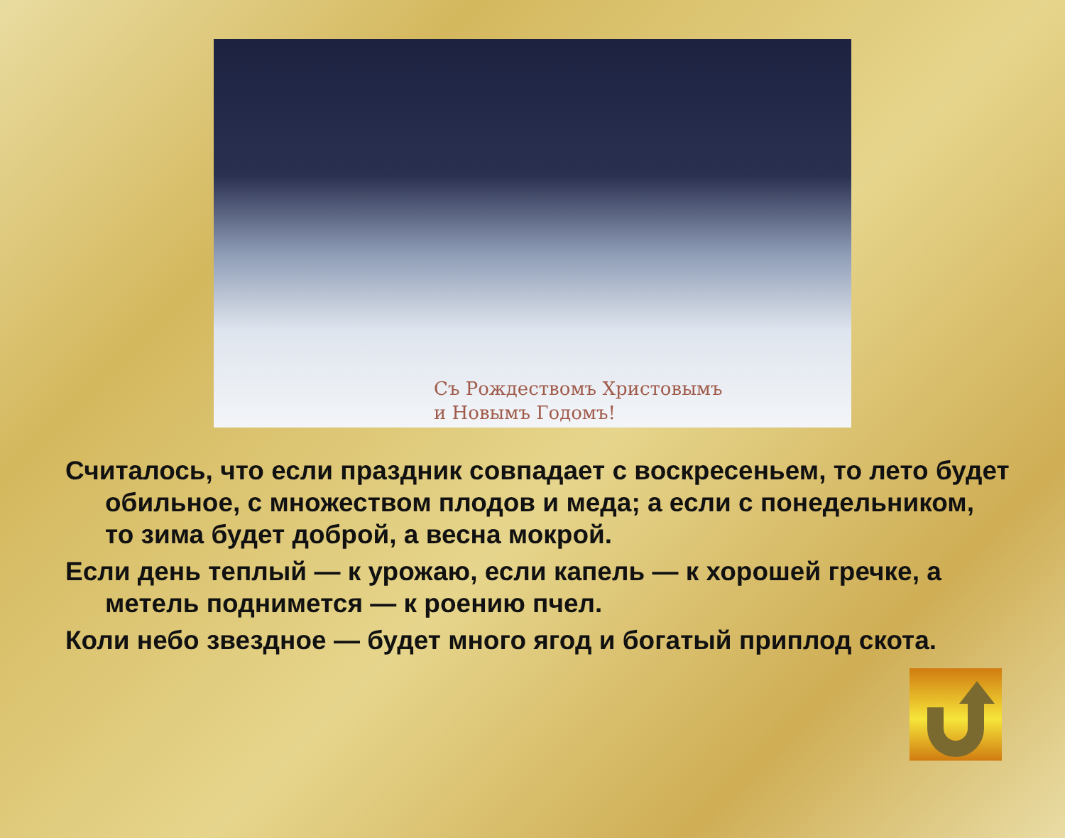Съ Рождествомъ Христовымъ
и Новымъ Годомъ!
Считалось, что если праздник совпадает с воскресеньем, то лето будет обильное, с множеством плодов и меда; а если с понедельником, то зима будет доброй, а весна мокрой.
Если день теплый — к урожаю, если капель — к хорошей гречке, а метель поднимется — к роению пчел.
Коли небо звездное — будет много ягод и богатый приплод скота.